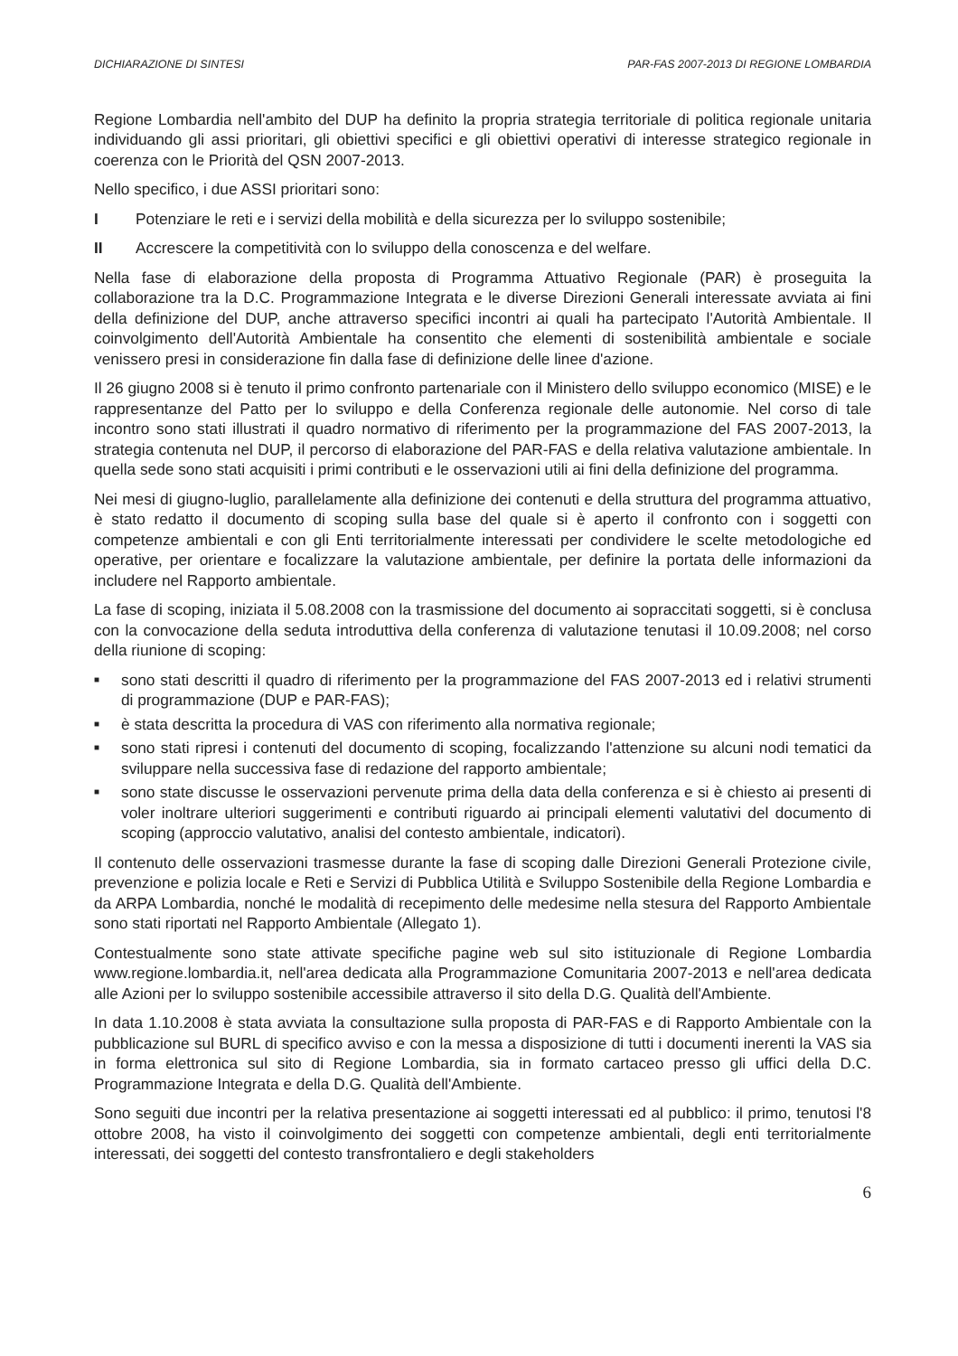DICHIARAZIONE DI SINTESI PAR-FAS 2007-2013 DI REGIONE LOMBARDIA
Regione Lombardia nell'ambito del DUP ha definito la propria strategia territoriale di politica regionale unitaria individuando gli assi prioritari, gli obiettivi specifici e gli obiettivi operativi di interesse strategico regionale in coerenza con le Priorità del QSN 2007-2013.
Nello specifico, i due ASSI prioritari sono:
I Potenziare le reti e i servizi della mobilità e della sicurezza per lo sviluppo sostenibile;
II Accrescere la competitività con lo sviluppo della conoscenza e del welfare.
Nella fase di elaborazione della proposta di Programma Attuativo Regionale (PAR) è proseguita la collaborazione tra la D.C. Programmazione Integrata e le diverse Direzioni Generali interessate avviata ai fini della definizione del DUP, anche attraverso specifici incontri ai quali ha partecipato l'Autorità Ambientale. Il coinvolgimento dell'Autorità Ambientale ha consentito che elementi di sostenibilità ambientale e sociale venissero presi in considerazione fin dalla fase di definizione delle linee d'azione.
Il 26 giugno 2008 si è tenuto il primo confronto partenariale con il Ministero dello sviluppo economico (MISE) e le rappresentanze del Patto per lo sviluppo e della Conferenza regionale delle autonomie. Nel corso di tale incontro sono stati illustrati il quadro normativo di riferimento per la programmazione del FAS 2007-2013, la strategia contenuta nel DUP, il percorso di elaborazione del PAR-FAS e della relativa valutazione ambientale. In quella sede sono stati acquisiti i primi contributi e le osservazioni utili ai fini della definizione del programma.
Nei mesi di giugno-luglio, parallelamente alla definizione dei contenuti e della struttura del programma attuativo, è stato redatto il documento di scoping sulla base del quale si è aperto il confronto con i soggetti con competenze ambientali e con gli Enti territorialmente interessati per condividere le scelte metodologiche ed operative, per orientare e focalizzare la valutazione ambientale, per definire la portata delle informazioni da includere nel Rapporto ambientale.
La fase di scoping, iniziata il 5.08.2008 con la trasmissione del documento ai sopraccitati soggetti, si è conclusa con la convocazione della seduta introduttiva della conferenza di valutazione tenutasi il 10.09.2008; nel corso della riunione di scoping:
■ sono stati descritti il quadro di riferimento per la programmazione del FAS 2007-2013 ed i relativi strumenti di programmazione (DUP e PAR-FAS);
■ è stata descritta la procedura di VAS con riferimento alla normativa regionale;
■ sono stati ripresi i contenuti del documento di scoping, focalizzando l'attenzione su alcuni nodi tematici da sviluppare nella successiva fase di redazione del rapporto ambientale;
■ sono state discusse le osservazioni pervenute prima della data della conferenza e si è chiesto ai presenti di voler inoltrare ulteriori suggerimenti e contributi riguardo ai principali elementi valutativi del documento di scoping (approccio valutativo, analisi del contesto ambientale, indicatori).
Il contenuto delle osservazioni trasmesse durante la fase di scoping dalle Direzioni Generali Protezione civile, prevenzione e polizia locale e Reti e Servizi di Pubblica Utilità e Sviluppo Sostenibile della Regione Lombardia e da ARPA Lombardia, nonché le modalità di recepimento delle medesime nella stesura del Rapporto Ambientale sono stati riportati nel Rapporto Ambientale (Allegato 1).
Contestualmente sono state attivate specifiche pagine web sul sito istituzionale di Regione Lombardia www.regione.lombardia.it, nell'area dedicata alla Programmazione Comunitaria 2007-2013 e nell'area dedicata alle Azioni per lo sviluppo sostenibile accessibile attraverso il sito della D.G. Qualità dell'Ambiente.
In data 1.10.2008 è stata avviata la consultazione sulla proposta di PAR-FAS e di Rapporto Ambientale con la pubblicazione sul BURL di specifico avviso e con la messa a disposizione di tutti i documenti inerenti la VAS sia in forma elettronica sul sito di Regione Lombardia, sia in formato cartaceo presso gli uffici della D.C. Programmazione Integrata e della D.G. Qualità dell'Ambiente.
Sono seguiti due incontri per la relativa presentazione ai soggetti interessati ed al pubblico: il primo, tenutosi l'8 ottobre 2008, ha visto il coinvolgimento dei soggetti con competenze ambientali, degli enti territorialmente interessati, dei soggetti del contesto transfrontaliero e degli stakeholders
6